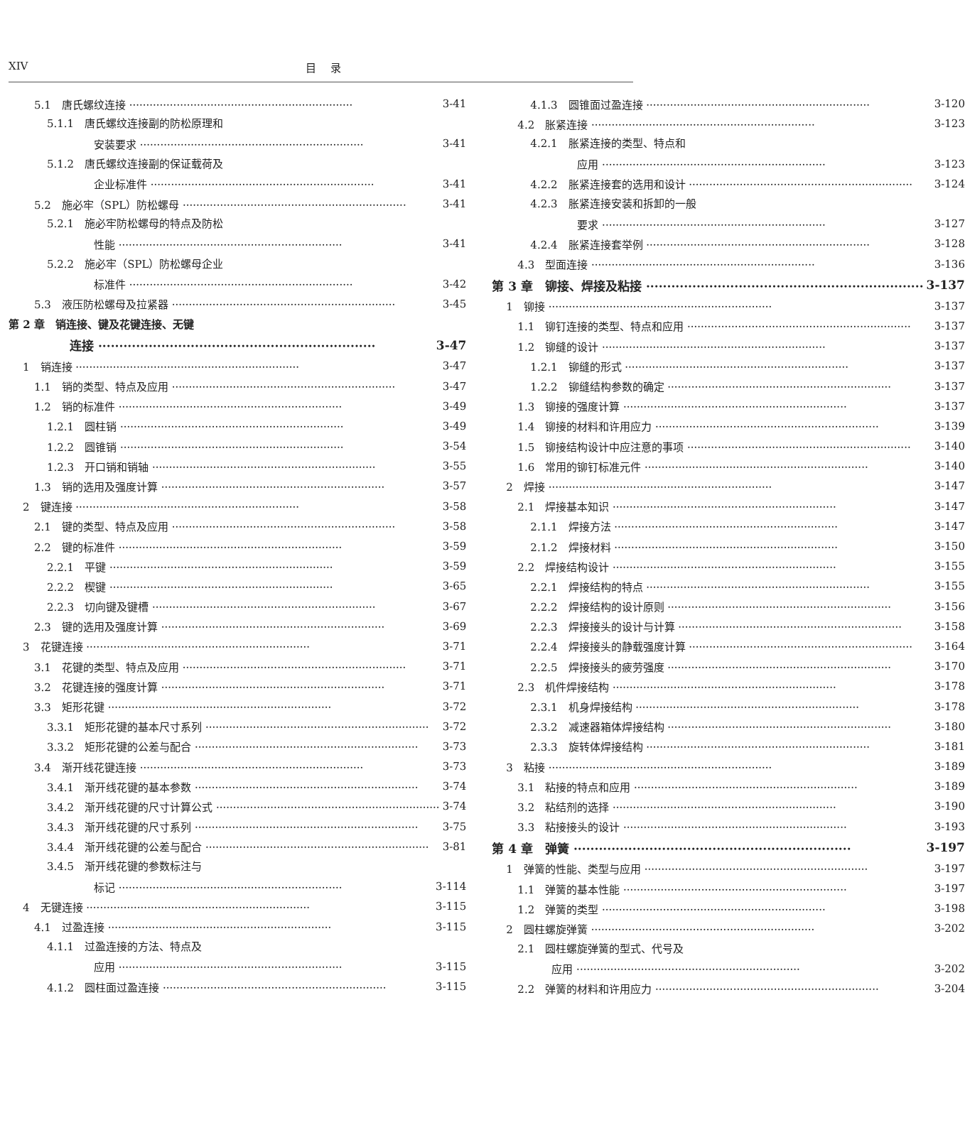XIV 目录
5.1　唐氏螺纹连接 3-41
5.1.1　唐氏螺纹连接副的防松原理和
安装要求 3-41
5.1.2　唐氏螺纹连接副的保证载荷及
企业标准件 3-41
5.2　施必牢（SPL）防松螺母 3-41
5.2.1　施必牢防松螺母的特点及防松
性能 3-41
5.2.2　施必牢（SPL）防松螺母企业
标准件 3-42
5.3　液压防松螺母及拉紧器 3-45
第 2 章　销连接、键及花键连接、无键
连接 3-47
1　销连接 3-47
1.1　销的类型、特点及应用 3-47
1.2　销的标准件 3-49
1.2.1　圆柱销 3-49
1.2.2　圆锥销 3-54
1.2.3　开口销和销轴 3-55
1.3　销的选用及强度计算 3-57
2　键连接 3-58
2.1　键的类型、特点及应用 3-58
2.2　键的标准件 3-59
2.2.1　平键 3-59
2.2.2　楔键 3-65
2.2.3　切向键及键槽 3-67
2.3　键的选用及强度计算 3-69
3　花键连接 3-71
3.1　花键的类型、特点及应用 3-71
3.2　花键连接的强度计算 3-71
3.3　矩形花键 3-72
3.3.1　矩形花键的基本尺寸系列 3-72
3.3.2　矩形花键的公差与配合 3-73
3.4　渐开线花键连接 3-73
3.4.1　渐开线花键的基本参数 3-74
3.4.2　渐开线花键的尺寸计算公式 3-74
3.4.3　渐开线花键的尺寸系列 3-75
3.4.4　渐开线花键的公差与配合 3-81
3.4.5　渐开线花键的参数标注与
标记 3-114
4　无键连接 3-115
4.1　过盈连接 3-115
4.1.1　过盈连接的方法、特点及
应用 3-115
4.1.2　圆柱面过盈连接 3-115
4.1.3　圆锥面过盈连接 3-120
4.2　胀紧连接 3-123
4.2.1　胀紧连接的类型、特点和
应用 3-123
4.2.2　胀紧连接套的选用和设计 3-124
4.2.3　胀紧连接安装和拆卸的一般
要求 3-127
4.2.4　胀紧连接套举例 3-128
4.3　型面连接 3-136
第 3 章　铆接、焊接及粘接 3-137
1　铆接 3-137
1.1　铆钉连接的类型、特点和应用 3-137
1.2　铆缝的设计 3-137
1.2.1　铆缝的形式 3-137
1.2.2　铆缝结构参数的确定 3-137
1.3　铆接的强度计算 3-137
1.4　铆接的材料和许用应力 3-139
1.5　铆接结构设计中应注意的事项 3-140
1.6　常用的铆钉标准元件 3-140
2　焊接 3-147
2.1　焊接基本知识 3-147
2.1.1　焊接方法 3-147
2.1.2　焊接材料 3-150
2.2　焊接结构设计 3-155
2.2.1　焊接结构的特点 3-155
2.2.2　焊接结构的设计原则 3-156
2.2.3　焊接接头的设计与计算 3-158
2.2.4　焊接接头的静载强度计算 3-164
2.2.5　焊接接头的疲劳强度 3-170
2.3　机件焊接结构 3-178
2.3.1　机身焊接结构 3-178
2.3.2　减速器箱体焊接结构 3-180
2.3.3　旋转体焊接结构 3-181
3　粘接 3-189
3.1　粘接的特点和应用 3-189
3.2　粘结剂的选择 3-190
3.3　粘接接头的设计 3-193
第 4 章　弹簧 3-197
1　弹簧的性能、类型与应用 3-197
1.1　弹簧的基本性能 3-197
1.2　弹簧的类型 3-198
2　圆柱螺旋弹簧 3-202
2.1　圆柱螺旋弹簧的型式、代号及
应用 3-202
2.2　弹簧的材料和许用应力 3-204